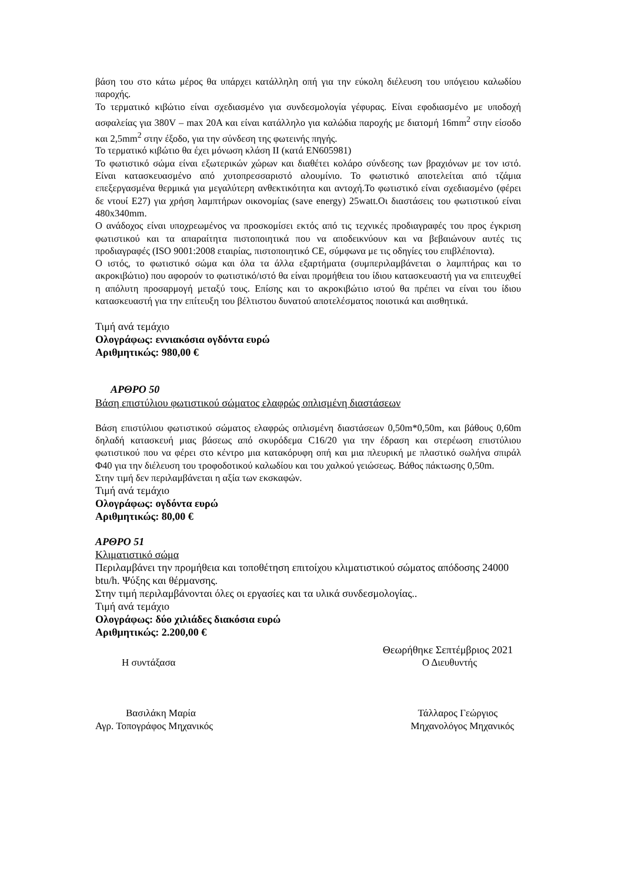βάση του στο κάτω μέρος θα υπάρχει κατάλληλη οπή για την εύκολη διέλευση του υπόγειου καλωδίου παροχής.
Το τερματικό κιβώτιο είναι σχεδιασμένο για συνδεσμολογία γέφυρας. Είναι εφοδιασμένο με υποδοχή ασφαλείας για 380V – max 20A και είναι κατάλληλο για καλώδια παροχής με διατομή 16mm<sup>2</sup> στην είσοδο και 2,5mm<sup>2</sup> στην έξοδο, για την σύνδεση της φωτεινής πηγής.
Το τερματικό κιβώτιο θα έχει μόνωση κλάση ΙΙ (κατά ΕΝ605981)
Το φωτιστικό σώμα είναι εξωτερικών χώρων και διαθέτει κολάρο σύνδεσης των βραχιόνων με τον ιστό. Είναι κατασκευασμένο από χυτοπρεσσαριστό αλουμίνιο. Το φωτιστικό αποτελείται από τζάμια επεξεργασμένα θερμικά για μεγαλύτερη ανθεκτικότητα και αντοχή.Το φωτιστικό είναι σχεδιασμένο (φέρει δε ντουί Ε27) για χρήση λαμπτήρων οικονομίας (save energy) 25watt.Οι διαστάσεις του φωτιστικού είναι 480x340mm.
Ο ανάδοχος είναι υποχρεωμένος να προσκομίσει εκτός από τις τεχνικές προδιαγραφές του προς έγκριση φωτιστικού και τα απαραίτητα πιστοποιητικά που να αποδεικνύουν και να βεβαιώνουν αυτές τις προδιαγραφές (ISO 9001:2008 εταιρίας, πιστοποιητικό CE, σύμφωνα με τις οδηγίες του επιβλέποντα).
Ο ιστός, το φωτιστικό σώμα και όλα τα άλλα εξαρτήματα (συμπεριλαμβάνεται ο λαμπτήρας και το ακροκιβώτιο) που αφορούν το φωτιστικό/ιστό θα είναι προμήθεια του ίδιου κατασκευαστή για να επιτευχθεί η απόλυτη προσαρμογή μεταξύ τους. Επίσης και το ακροκιβώτιο ιστού θα πρέπει να είναι του ίδιου κατασκευαστή για την επίτευξη του βέλτιστου δυνατού αποτελέσματος ποιοτικά και αισθητικά.
Τιμή ανά τεμάχιο
Ολογράφως: εννιακόσια ογδόντα ευρώ
Αριθμητικώς: 980,00 €
ΑΡΘΡΟ 50
Βάση επιστύλιου φωτιστικού σώματος ελαφρώς οπλισμένη διαστάσεων
Βάση επιστύλιου φωτιστικού σώματος ελαφρώς οπλισμένη διαστάσεων 0,50m*0,50m, και βάθους 0,60m δηλαδή κατασκευή μιας βάσεως από σκυρόδεμα C16/20 για την έδραση και στερέωση επιστύλιου φωτιστικού που να φέρει στο κέντρο μια κατακόρυφη οπή και μια πλευρική με πλαστικό σωλήνα σπιράλ Φ40 για την διέλευση του τροφοδοτικού καλωδίου και του χαλκού γειώσεως. Βάθος πάκτωσης 0,50m.
Στην τιμή δεν περιλαμβάνεται η αξία των εκσκαφών.
Τιμή ανά τεμάχιο
Ολογράφως: ογδόντα ευρώ
Αριθμητικώς: 80,00 €
ΑΡΘΡΟ 51
Κλιματιστικό σώμα
Περιλαμβάνει την προμήθεια και τοποθέτηση επιτοίχου κλιματιστικού σώματος απόδοσης 24000 btu/h. Ψύξης και θέρμανσης.
Στην τιμή περιλαμβάνονται όλες οι εργασίες και τα υλικά συνδεσμολογίας..
Τιμή ανά τεμάχιο
Ολογράφως: δύο χιλιάδες διακόσια ευρώ
Αριθμητικώς: 2.200,00 €
Θεωρήθηκε Σεπτέμβριος 2021
Η συντάξασα Ο Διευθυντής
Βασιλάκη Μαρία Τάλλαρος Γεώργιος
Αγρ. Τοπογράφος Μηχανικός Μηχανολόγος Μηχανικός